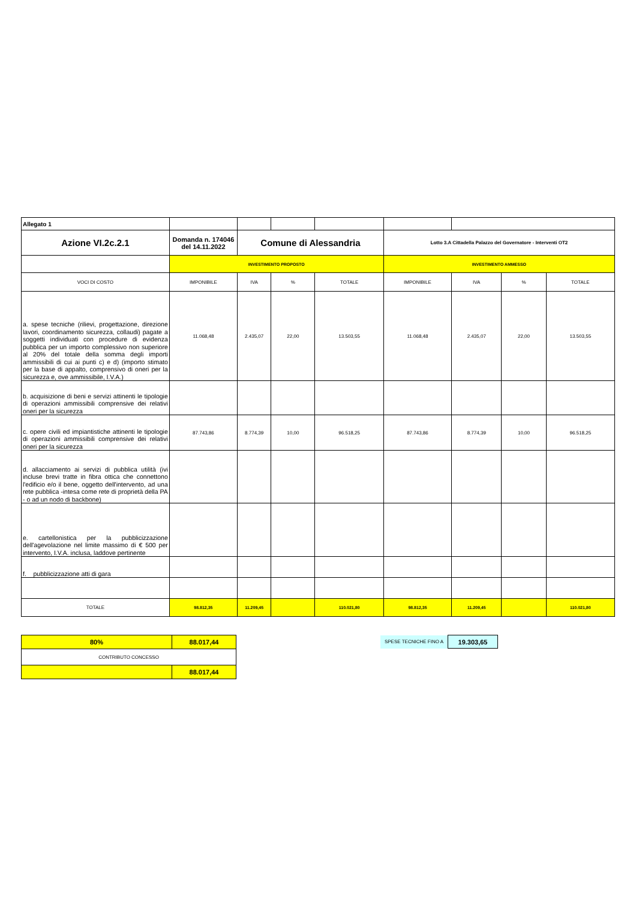| Allegato 1 | | | | | | | | |
| Azione VI.2c.2.1 | Domanda n. 174046 del 14.11.2022 | Comune di Alessandria | | | Lotto 3.A Cittadella Palazzo del Governatore - Interventi OT2 | | | |
| | INVESTIMENTO PROPOSTO | | | | INVESTIMENTO AMMESSO | | | |
| VOCI DI COSTO | IMPONIBILE | IVA | % | TOTALE | IMPONIBILE | IVA | % | TOTALE |
| a. spese tecniche (rilievi, progettazione, direzione lavori, coordinamento sicurezza, collaudi) pagate a soggetti individuati con procedure di evidenza pubblica per un importo complessivo non superiore al 20% del totale della somma degli importi ammissibili di cui ai punti c) e d) (importo stimato per la base di appalto, comprensivo di oneri per la sicurezza e, ove ammissibile, I.V.A.) | 11.068,48 | 2.435,07 | 22,00 | 13.503,55 | 11.068,48 | 2.435,07 | 22,00 | 13.503,55 |
| b. acquisizione di beni e servizi attinenti le tipologie di operazioni ammissibili comprensive dei relativi oneri per la sicurezza | | | | | | | | |
| c. opere civili ed impiantistiche attinenti le tipologie di operazioni ammissibili comprensive dei relativi oneri per la sicurezza | 87.743,86 | 8.774,39 | 10,00 | 96.518,25 | 87.743,86 | 8.774,39 | 10,00 | 96.518,25 |
| d. allacciamento ai servizi di pubblica utilità (ivi incluse brevi tratte in fibra ottica che connettono l'edificio e/o il bene, oggetto dell'intervento, ad una rete pubblica -intesa come rete di proprietà della PA - o ad un nodo di backbone) | | | | | | | | |
| e. cartellonistica per la pubblicizzazione dell'agevolazione nel limite massimo di € 500 per intervento, I.V.A. inclusa, laddove pertinente | | | | | | | | |
| f. pubblicizzazione atti di gara | | | | | | | | |
| TOTALE | 98.812,35 | 11.209,45 | | 110.021,80 | 98.812,35 | 11.209,45 | | 110.021,80 |
| 80% | 88.017,44 |
| CONTRIBUTO CONCESSO | |
| | 88.017,44 |
| SPESE TECNICHE FINO A | 19.303,65 |